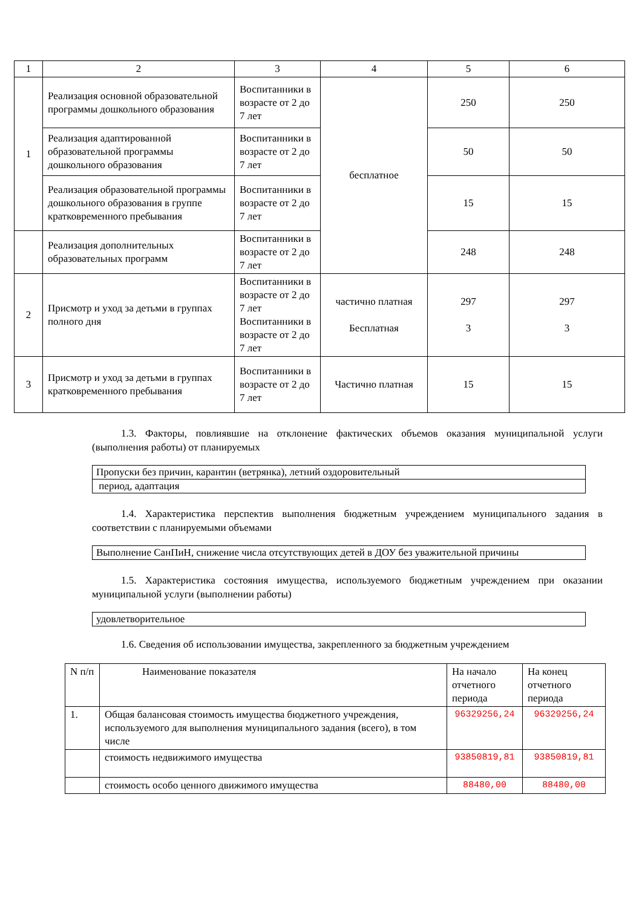| 1 | 2 | 3 | 4 | 5 | 6 |
| 1 | Реализация основной образовательной программы дошкольного образования | Воспитанники в возрасте от 2 до 7 лет | бесплатное | 250 | 250 |
| | Реализация адаптированной образовательной программы дошкольного образования | Воспитанники в возрасте от 2 до 7 лет | | 50 | 50 |
| | Реализация образовательной программы дошкольного образования в группе кратковременного пребывания | Воспитанники в возрасте от 2 до 7 лет | | 15 | 15 |
| | Реализация дополнительных образовательных программ | Воспитанники в возрасте от 2 до 7 лет | | 248 | 248 |
| 2 | Присмотр и уход за детьми в группах полного дня | Воспитанники в возрасте от 2 до 7 лет Воспитанники в возрасте от 2 до 7 лет | частично платная Бесплатная | 297 3 | 297 3 |
| 3 | Присмотр и уход за детьми в группах кратковременного пребывания | Воспитанники в возрасте от 2 до 7 лет | Частично платная | 15 | 15 |
1.3. Факторы, повлиявшие на отклонение фактических объемов оказания муниципальной услуги (выполнения работы) от планируемых
Пропуски без причин, карантин (ветрянка), летний оздоровительный
период, адаптация
1.4. Характеристика перспектив выполнения бюджетным учреждением муниципального задания в соответствии с планируемыми объемами
Выполнение СанПиН, снижение числа отсутствующих детей в ДОУ без уважительной причины
1.5. Характеристика состояния имущества, используемого бюджетным учреждением при оказании муниципальной услуги (выполнении работы)
удовлетворительное
1.6. Сведения об использовании имущества, закрепленного за бюджетным учреждением
| N п/п | Наименование показателя | На начало отчетного периода | На конец отчетного периода |
| 1. | Общая балансовая стоимость имущества бюджетного учреждения, используемого для выполнения муниципального задания (всего), в том числе | 96329256,24 | 96329256,24 |
| | стоимость недвижимого имущества | 93850819,81 | 93850819,81 |
| | стоимость особо ценного движимого имущества | 88480,00 | 88480,00 |